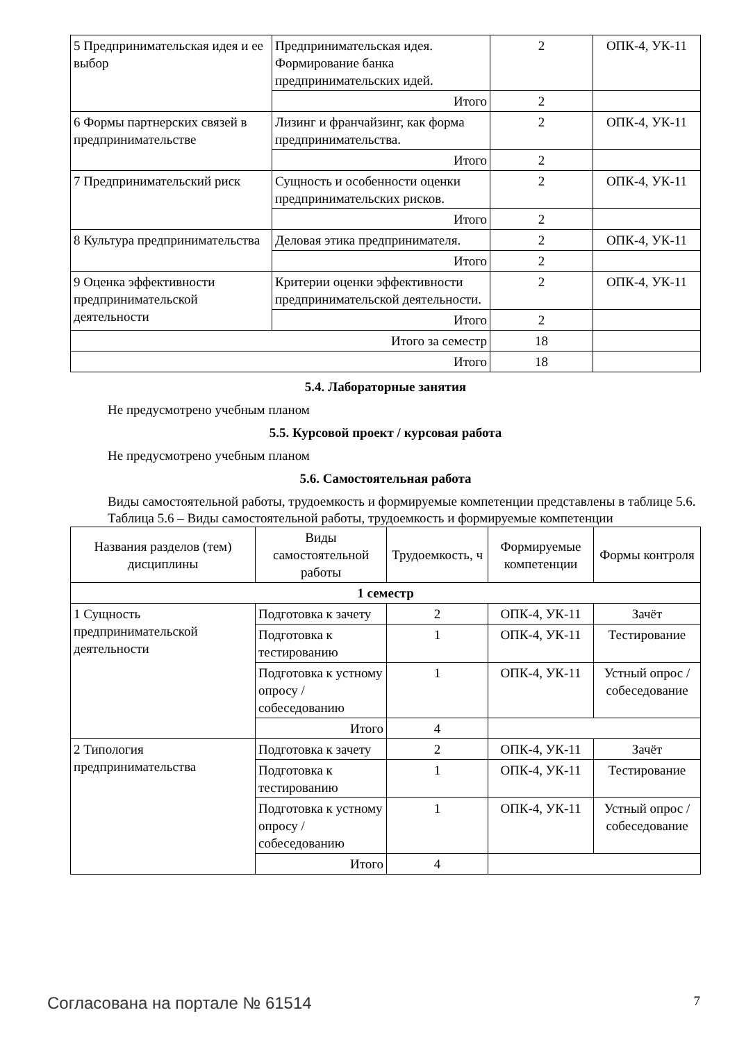| 5 Предпринимательская идея и ее выбор | Предпринимательская идея. Формирование банка предпринимательских идей. | 2 | ОПК-4, УК-11 |
| | Итого | 2 | |
| 6 Формы партнерских связей в предпринимательстве | Лизинг и франчайзинг, как форма предпринимательства. | 2 | ОПК-4, УК-11 |
| | Итого | 2 | |
| 7 Предпринимательский риск | Сущность и особенности оценки предпринимательских рисков. | 2 | ОПК-4, УК-11 |
| | Итого | 2 | |
| 8 Культура предпринимательства | Деловая этика предпринимателя. | 2 | ОПК-4, УК-11 |
| | Итого | 2 | |
| 9 Оценка эффективности предпринимательской деятельности | Критерии оценки эффективности предпринимательской деятельности. | 2 | ОПК-4, УК-11 |
| | Итого | 2 | |
| Итого за семестр | | 18 | |
| Итого | | 18 | |
5.4. Лабораторные занятия
Не предусмотрено учебным планом
5.5. Курсовой проект / курсовая работа
Не предусмотрено учебным планом
5.6. Самостоятельная работа
Виды самостоятельной работы, трудоемкость и формируемые компетенции представлены в таблице 5.6.
Таблица 5.6 – Виды самостоятельной работы, трудоемкость и формируемые компетенции
| Названия разделов (тем) дисциплины | Виды самостоятельной работы | Трудоемкость, ч | Формируемые компетенции | Формы контроля |
| --- | --- | --- | --- | --- |
| 1 семестр | | | | |
| 1 Сущность предпринимательской деятельности | Подготовка к зачету | 2 | ОПК-4, УК-11 | Зачёт |
| | Подготовка к тестированию | 1 | ОПК-4, УК-11 | Тестирование |
| | Подготовка к устному опросу / собеседованию | 1 | ОПК-4, УК-11 | Устный опрос / собеседование |
| | Итого | 4 | | |
| 2 Типология предпринимательства | Подготовка к зачету | 2 | ОПК-4, УК-11 | Зачёт |
| | Подготовка к тестированию | 1 | ОПК-4, УК-11 | Тестирование |
| | Подготовка к устному опросу / собеседованию | 1 | ОПК-4, УК-11 | Устный опрос / собеседование |
| | Итого | 4 | | |
Согласована на портале № 61514 7